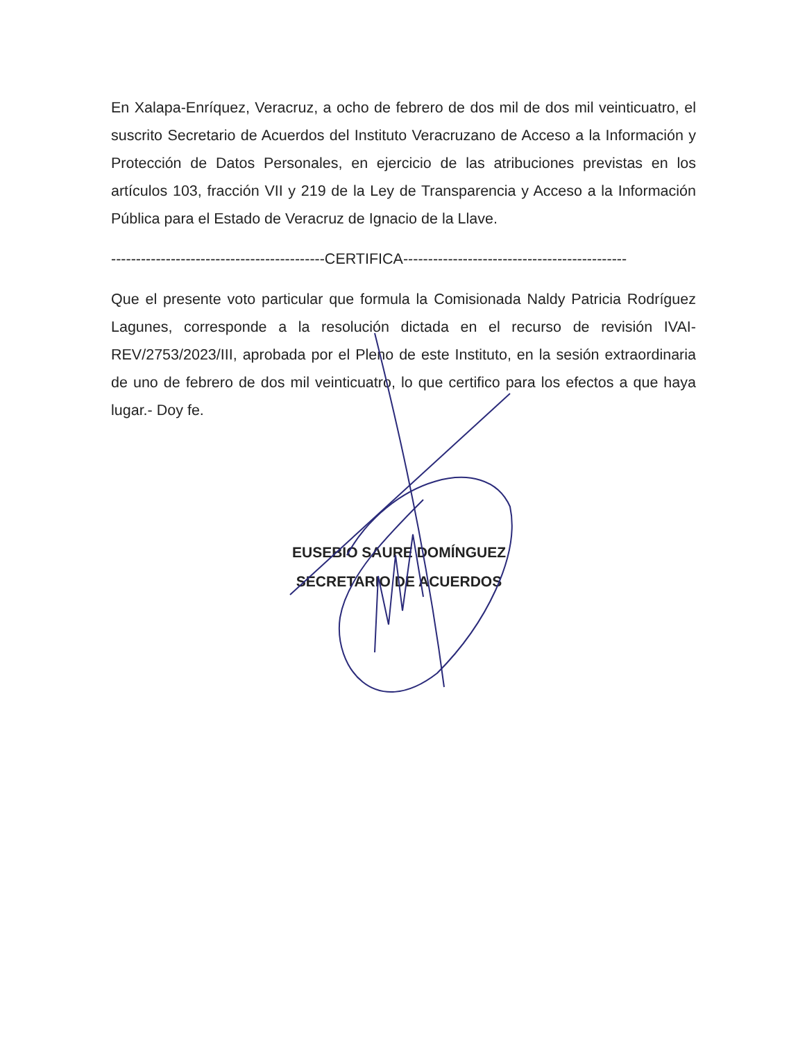En Xalapa-Enríquez, Veracruz, a ocho de febrero de dos mil de dos mil veinticuatro, el suscrito Secretario de Acuerdos del Instituto Veracruzano de Acceso a la Información y Protección de Datos Personales, en ejercicio de las atribuciones previstas en los artículos 103, fracción VII y 219 de la Ley de Transparencia y Acceso a la Información Pública para el Estado de Veracruz de Ignacio de la Llave.
-------------------------------------------CERTIFICA---------------------------------------------
Que el presente voto particular que formula la Comisionada Naldy Patricia Rodríguez Lagunes, corresponde a la resolución dictada en el recurso de revisión IVAI-REV/2753/2023/III, aprobada por el Pleno de este Instituto, en la sesión extraordinaria de uno de febrero de dos mil veinticuatro, lo que certifico para los efectos a que haya lugar.- Doy fe.
EUSEBIO SAURE DOMÍNGUEZ
SECRETARIO DE ACUERDOS